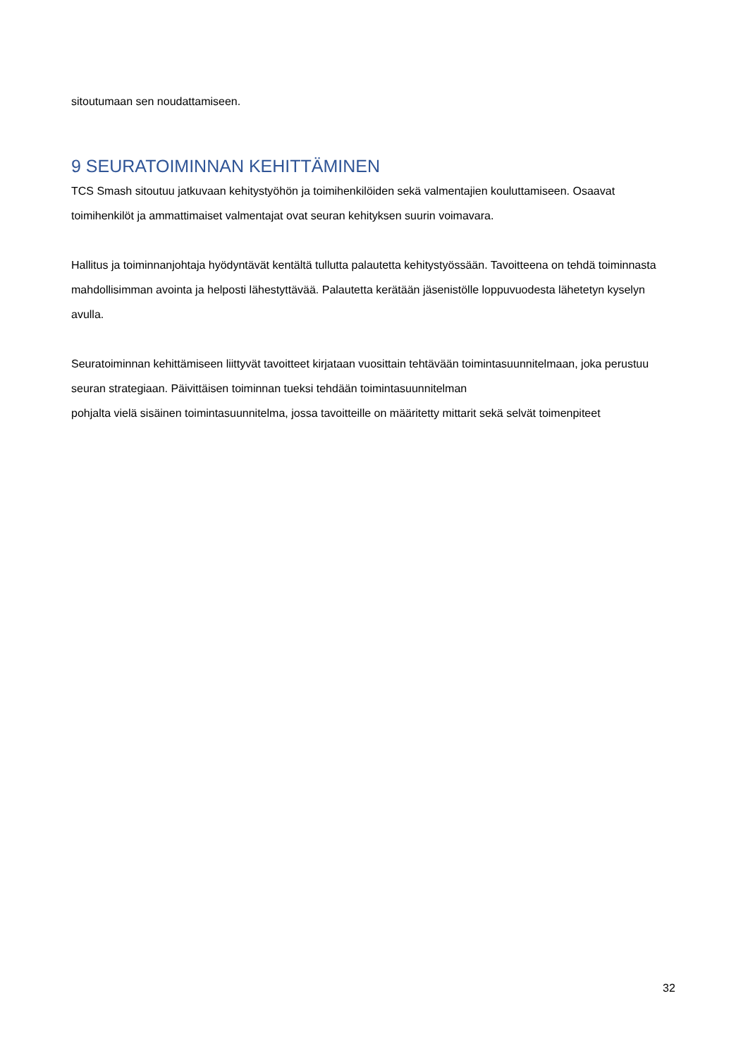sitoutumaan sen noudattamiseen.
9 SEURATOIMINNAN KEHITTÄMINEN
TCS Smash sitoutuu jatkuvaan kehitystyöhön ja toimihenkilöiden sekä valmentajien kouluttamiseen. Osaavat toimihenkilöt ja ammattimaiset valmentajat ovat seuran kehityksen suurin voimavara.
Hallitus ja toiminnanjohtaja hyödyntävät kentältä tullutta palautetta kehitystyössään. Tavoitteena on tehdä toiminnasta mahdollisimman avointa ja helposti lähestyttävää. Palautetta kerätään jäsenistölle loppuvuodesta lähetetyn kyselyn avulla.
Seuratoiminnan kehittämiseen liittyvät tavoitteet kirjataan vuosittain tehtävään toimintasuunnitelmaan, joka perustuu seuran strategiaan. Päivittäisen toiminnan tueksi tehdään toimintasuunnitelman
pohjalta vielä sisäinen toimintasuunnitelma, jossa tavoitteille on määritetty mittarit sekä selvät toimenpiteet
32